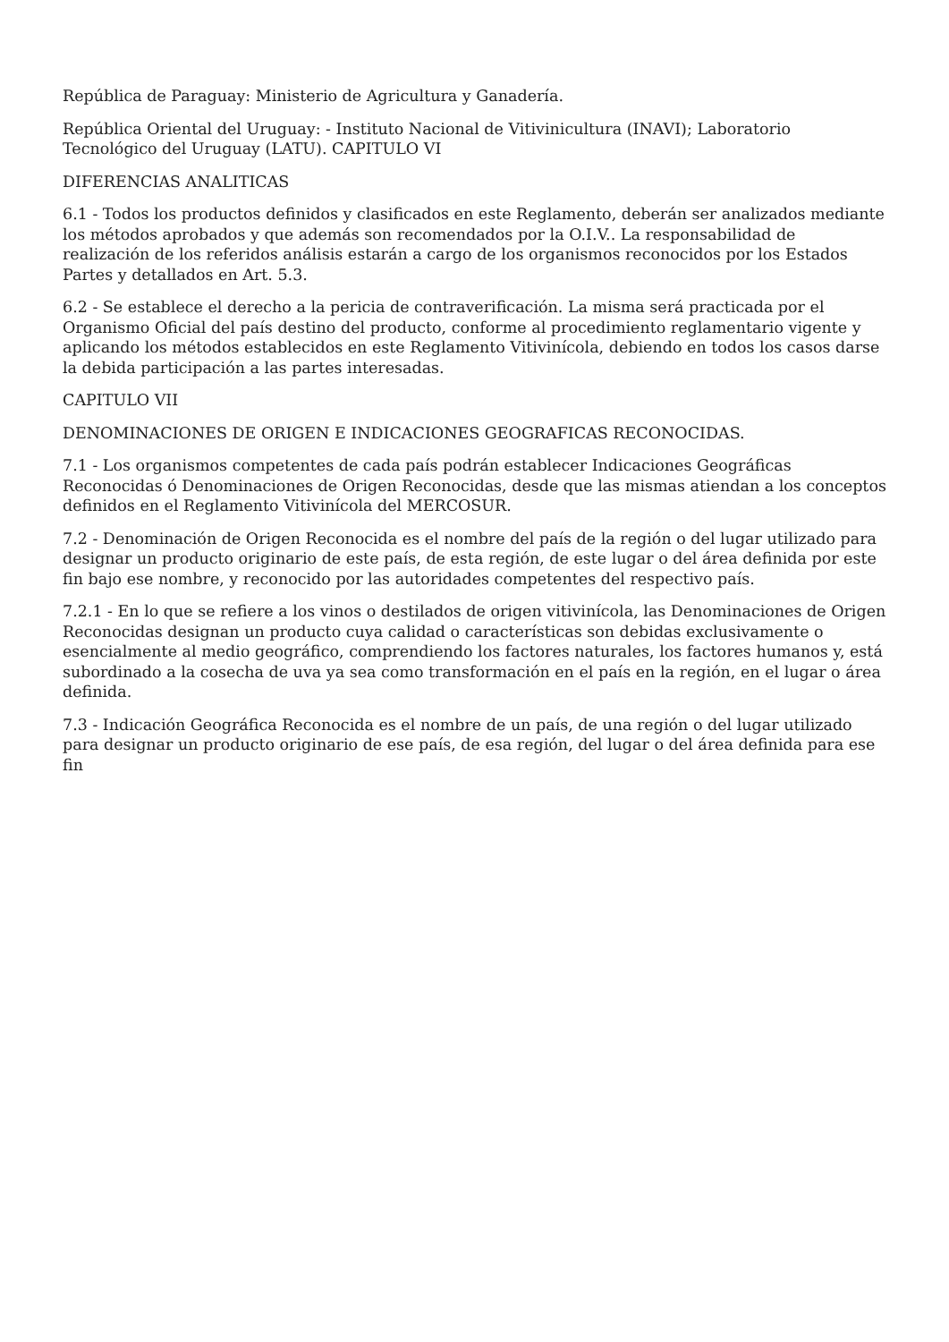República de Paraguay: Ministerio de Agricultura y Ganadería.
República Oriental del Uruguay: - Instituto Nacional de Vitivinicultura (INAVI); Laboratorio Tecnológico del Uruguay (LATU). CAPITULO VI
DIFERENCIAS ANALITICAS
6.1 - Todos los productos definidos y clasificados en este Reglamento, deberán ser analizados mediante los métodos aprobados y que además son recomendados por la O.I.V.. La responsabilidad de realización de los referidos análisis estarán a cargo de los organismos reconocidos por los Estados Partes y detallados en Art. 5.3.
6.2 - Se establece el derecho a la pericia de contraverificación. La misma será practicada por el Organismo Oficial del país destino del producto, conforme al procedimiento reglamentario vigente y aplicando los métodos establecidos en este Reglamento Vitivinícola, debiendo en todos los casos darse la debida participación a las partes interesadas.
CAPITULO VII
DENOMINACIONES DE ORIGEN E INDICACIONES GEOGRAFICAS RECONOCIDAS.
7.1 - Los organismos competentes de cada país podrán establecer Indicaciones Geográficas Reconocidas ó Denominaciones de Origen Reconocidas, desde que las mismas atiendan a los conceptos definidos en el Reglamento Vitivinícola del MERCOSUR.
7.2 - Denominación de Origen Reconocida es el nombre del país de la región o del lugar utilizado para designar un producto originario de este país, de esta región, de este lugar o del área definida por este fin bajo ese nombre, y reconocido por las autoridades competentes del respectivo país.
7.2.1 - En lo que se refiere a los vinos o destilados de origen vitivinícola, las Denominaciones de Origen Reconocidas designan un producto cuya calidad o características son debidas exclusivamente o esencialmente al medio geográfico, comprendiendo los factores naturales, los factores humanos y, está subordinado a la cosecha de uva ya sea como transformación en el país en la región, en el lugar o área definida.
7.3 - Indicación Geográfica Reconocida es el nombre de un país, de una región o del lugar utilizado para designar un producto originario de ese país, de esa región, del lugar o del área definida para ese fin